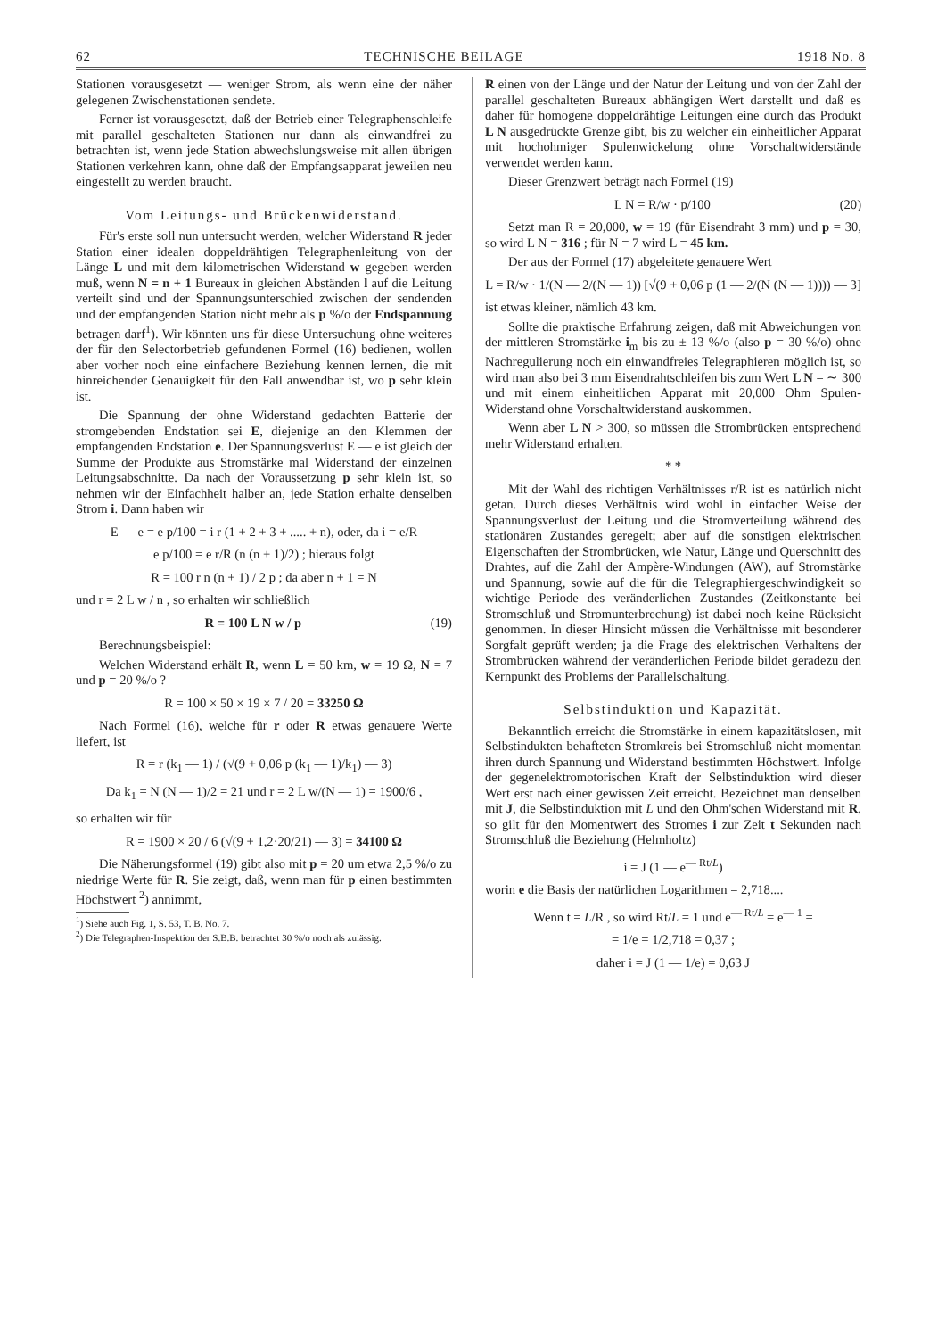62 TECHNISCHE BEILAGE 1918 No. 8
Stationen vorausgesetzt — weniger Strom, als wenn eine der näher gelegenen Zwischenstationen sendete.
Ferner ist vorausgesetzt, daß der Betrieb einer Telegraphenschleife mit parallel geschalteten Stationen nur dann als einwandfrei zu betrachten ist, wenn jede Station abwechslungsweise mit allen übrigen Stationen verkehren kann, ohne daß der Empfangsapparat jeweilen neu eingestellt zu werden braucht.
Vom Leitungs- und Brückenwiderstand.
Für's erste soll nun untersucht werden, welcher Widerstand R jeder Station einer idealen doppeldrähtigen Telegraphenleitung von der Länge L und mit dem kilometrischen Widerstand w gegeben werden muß, wenn N = n + 1 Bureaux in gleichen Abständen l auf die Leitung verteilt sind und der Spannungsunterschied zwischen der sendenden und der empfangenden Station nicht mehr als p %/o der Endspannung betragen darf<sup>1</sup>). Wir könnten uns für diese Untersuchung ohne weiteres der für den Selectorbetrieb gefundenen Formel (16) bedienen, wollen aber vorher noch eine einfachere Beziehung kennen lernen, die mit hinreichender Genauigkeit für den Fall anwendbar ist, wo p sehr klein ist.
Die Spannung der ohne Widerstand gedachten Batterie der stromgebenden Endstation sei E, diejenige an den Klemmen der empfangenden Endstation e. Der Spannungsverlust E — e ist gleich der Summe der Produkte aus Stromstärke mal Widerstand der einzelnen Leitungsabschnitte. Da nach der Voraussetzung p sehr klein ist, so nehmen wir der Einfachheit halber an, jede Station erhalte denselben Strom i. Dann haben wir
E — e = e p/100 = i r (1 + 2 + 3 + ..... + n), oder, da i = e/R
e p/100 = e r/R (n (n + 1)/2) ; hieraus folgt
R = 100 r n (n + 1) / 2 p ; da aber n + 1 = N
und r = 2 L w / n , so erhalten wir schließlich
R = 100 L N w / p (19)
Berechnungsbeispiel:
Welchen Widerstand erhält R, wenn L = 50 km, w = 19 Ω, N = 7 und p = 20 %/o ?
R = 100 × 50 × 19 × 7 / 20 = 33250 Ω
Nach Formel (16), welche für r oder R etwas genauere Werte liefert, ist
R = r (k<sub>1</sub> — 1) / (√(9 + 0,06 p (k<sub>1</sub> — 1)/k<sub>1</sub>) — 3)
Da k<sub>1</sub> = N (N — 1)/2 = 21 und r = 2 L w/(N — 1) = 1900/6 ,
so erhalten wir für
R = 1900 × 20 / 6 (√(9 + 1,2·20/21) — 3) = 34100 Ω
Die Näherungsformel (19) gibt also mit p = 20 um etwa 2,5 %/o zu niedrige Werte für R. Sie zeigt, daß, wenn man für p einen bestimmten Höchstwert <sup>2</sup>) annimmt,
<sup>1</sup>) Siehe auch Fig. 1, S. 53, T. B. No. 7.
<sup>2</sup>) Die Telegraphen-Inspektion der S.B.B. betrachtet 30 %/o noch als zulässig.
R einen von der Länge und der Natur der Leitung und von der Zahl der parallel geschalteten Bureaux abhängigen Wert darstellt und daß es daher für homogene doppeldrähtige Leitungen eine durch das Produkt L N ausgedrückte Grenze gibt, bis zu welcher ein einheitlicher Apparat mit hochohmiger Spulenwickelung ohne Vorschaltwiderstände verwendet werden kann.
Dieser Grenzwert beträgt nach Formel (19)
L N = R/w · p/100 (20)
Setzt man R = 20,000, w = 19 (für Eisendraht 3 mm) und p = 30, so wird L N = 316 ; für N = 7 wird L = 45 km.
Der aus der Formel (17) abgeleitete genauere Wert
L = R/w · 1/(N — 2/(N — 1)) [√(9 + 0,06 p (1 — 2/(N (N — 1)))) — 3]
ist etwas kleiner, nämlich 43 km.
Sollte die praktische Erfahrung zeigen, daß mit Abweichungen von der mittleren Stromstärke i<sub>m</sub> bis zu ± 13 %/o (also p = 30 %/o) ohne Nachregulierung noch ein einwandfreies Telegraphieren möglich ist, so wird man also bei 3 mm Eisendrahtschleifen bis zum Wert L N = ∼ 300 und mit einem einheitlichen Apparat mit 20,000 Ohm Spulen-Widerstand ohne Vorschaltwiderstand auskommen.
Wenn aber L N > 300, so müssen die Strombrücken entsprechend mehr Widerstand erhalten.
* *
Mit der Wahl des richtigen Verhältnisses r/R ist es natürlich nicht getan. Durch dieses Verhältnis wird wohl in einfacher Weise der Spannungsverlust der Leitung und die Stromverteilung während des stationären Zustandes geregelt; aber auf die sonstigen elektrischen Eigenschaften der Strombrücken, wie Natur, Länge und Querschnitt des Drahtes, auf die Zahl der Ampère-Windungen (AW), auf Stromstärke und Spannung, sowie auf die für die Telegraphiergeschwindigkeit so wichtige Periode des veränderlichen Zustandes (Zeitkonstante bei Stromschluß und Stromunterbrechung) ist dabei noch keine Rücksicht genommen. In dieser Hinsicht müssen die Verhältnisse mit besonderer Sorgfalt geprüft werden; ja die Frage des elektrischen Verhaltens der Strombrücken während der veränderlichen Periode bildet geradezu den Kernpunkt des Problems der Parallelschaltung.
Selbstinduktion und Kapazität.
Bekanntlich erreicht die Stromstärke in einem kapazitätslosen, mit Selbstindukten behafteten Stromkreis bei Stromschluß nicht momentan ihren durch Spannung und Widerstand bestimmten Höchstwert. Infolge der gegenelektromotorischen Kraft der Selbstinduktion wird dieser Wert erst nach einer gewissen Zeit erreicht. Bezeichnet man denselben mit J, die Selbstinduktion mit L und den Ohm'schen Widerstand mit R, so gilt für den Momentwert des Stromes i zur Zeit t Sekunden nach Stromschluß die Beziehung (Helmholtz)
i = J (1 — e<sup>— Rt/L</sup>)
worin e die Basis der natürlichen Logarithmen = 2,718....
Wenn t = L/R , so wird Rt/L = 1 und e<sup>— Rt/L</sup> = e<sup>— 1</sup> =
= 1/e = 1/2,718 = 0,37 ;
daher i = J (1 — 1/e) = 0,63 J